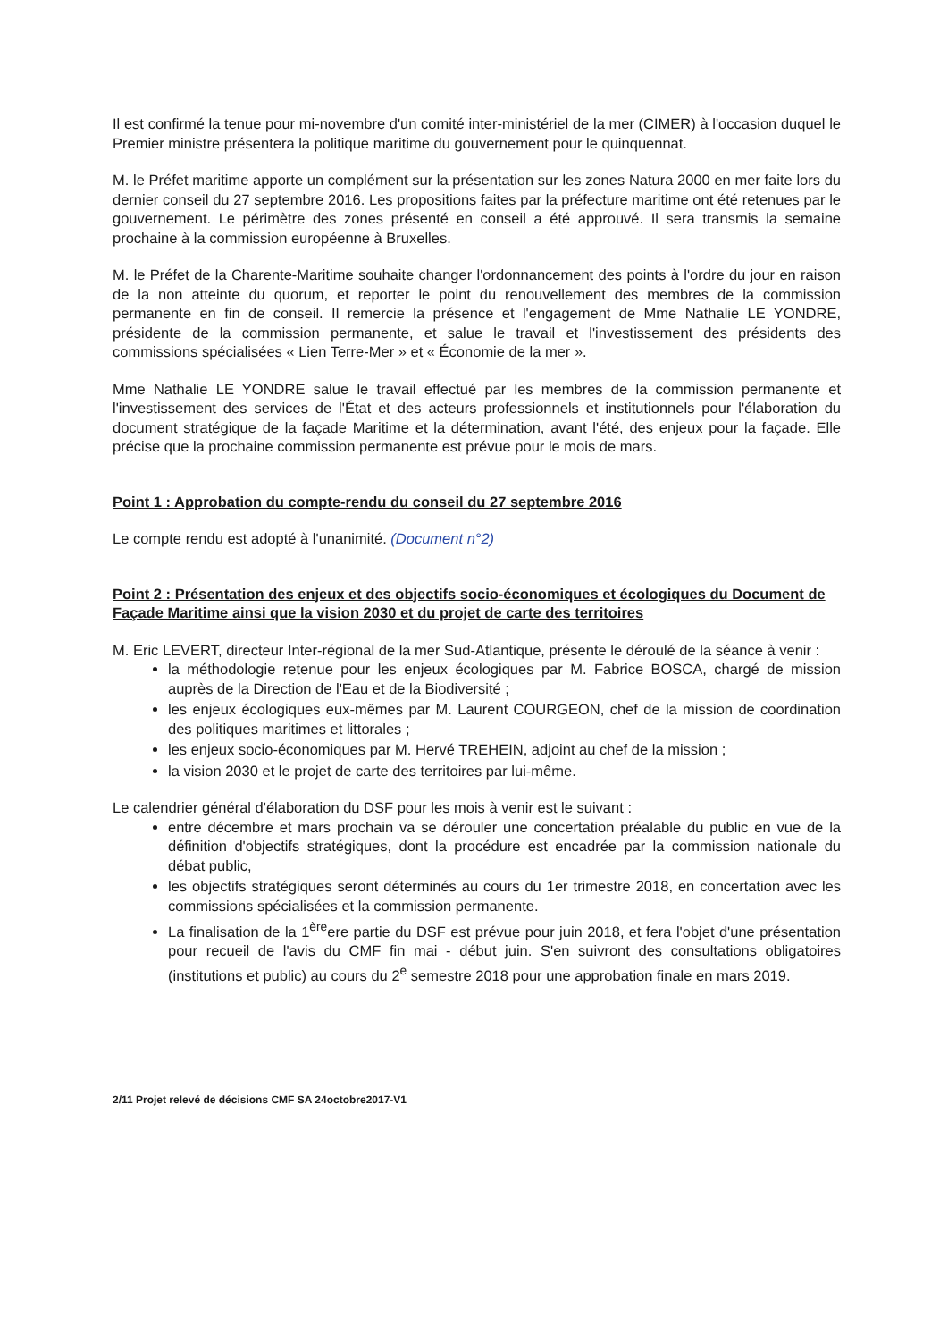Il est confirmé la tenue pour mi-novembre d'un comité inter-ministériel de la mer (CIMER) à l'occasion duquel le Premier ministre présentera la politique maritime du gouvernement pour le quinquennat.
M. le Préfet maritime apporte un complément sur la présentation sur les zones Natura 2000 en mer faite lors du dernier conseil du 27 septembre 2016. Les propositions faites par la préfecture maritime ont été retenues par le gouvernement. Le périmètre des zones présenté en conseil a été approuvé. Il sera transmis la semaine prochaine à la commission européenne à Bruxelles.
M. le Préfet de la Charente-Maritime souhaite changer l'ordonnancement des points à l'ordre du jour en raison de la non atteinte du quorum, et reporter le point du renouvellement des membres de la commission permanente en fin de conseil. Il remercie la présence et l'engagement de Mme Nathalie LE YONDRE, présidente de la commission permanente, et salue le travail et l'investissement des présidents des commissions spécialisées « Lien Terre-Mer » et « Économie de la mer ».
Mme Nathalie LE YONDRE salue le travail effectué par les membres de la commission permanente et l'investissement des services de l'État et des acteurs professionnels et institutionnels pour l'élaboration du document stratégique de la façade Maritime et la détermination, avant l'été, des enjeux pour la façade. Elle précise que la prochaine commission permanente est prévue pour le mois de mars.
Point 1 : Approbation du compte-rendu du conseil du 27 septembre 2016
Le compte rendu est adopté à l'unanimité. (Document n°2)
Point 2 : Présentation des enjeux et des objectifs socio-économiques et écologiques du Document de Façade Maritime ainsi que la vision 2030 et du projet de carte des territoires
M. Eric LEVERT, directeur Inter-régional de la mer Sud-Atlantique, présente le déroulé de la séance à venir :
la méthodologie retenue pour les enjeux écologiques par M. Fabrice BOSCA, chargé de mission auprès de la Direction de l'Eau et de la Biodiversité ;
les enjeux écologiques eux-mêmes par M. Laurent COURGEON, chef de la mission de coordination des politiques maritimes et littorales ;
les enjeux socio-économiques par M. Hervé TREHEIN, adjoint au chef de la mission ;
la vision 2030 et le projet de carte des territoires par lui-même.
Le calendrier général d'élaboration du DSF pour les mois à venir est le suivant :
entre décembre et mars prochain va se dérouler une concertation préalable du public en vue de la définition d'objectifs stratégiques, dont la procédure est encadrée par la commission nationale du débat public,
les objectifs stratégiques seront déterminés au cours du 1er trimestre 2018, en concertation avec les commissions spécialisées et la commission permanente.
La finalisation de la 1<sup>ère</sup>ere partie du DSF est prévue pour juin 2018, et fera l'objet d'une présentation pour recueil de l'avis du CMF fin mai - début juin. S'en suivront des consultations obligatoires (institutions et public) au cours du 2<sup>e</sup> semestre 2018 pour une approbation finale en mars 2019.
2/11 Projet relevé de décisions CMF SA 24octobre2017-V1